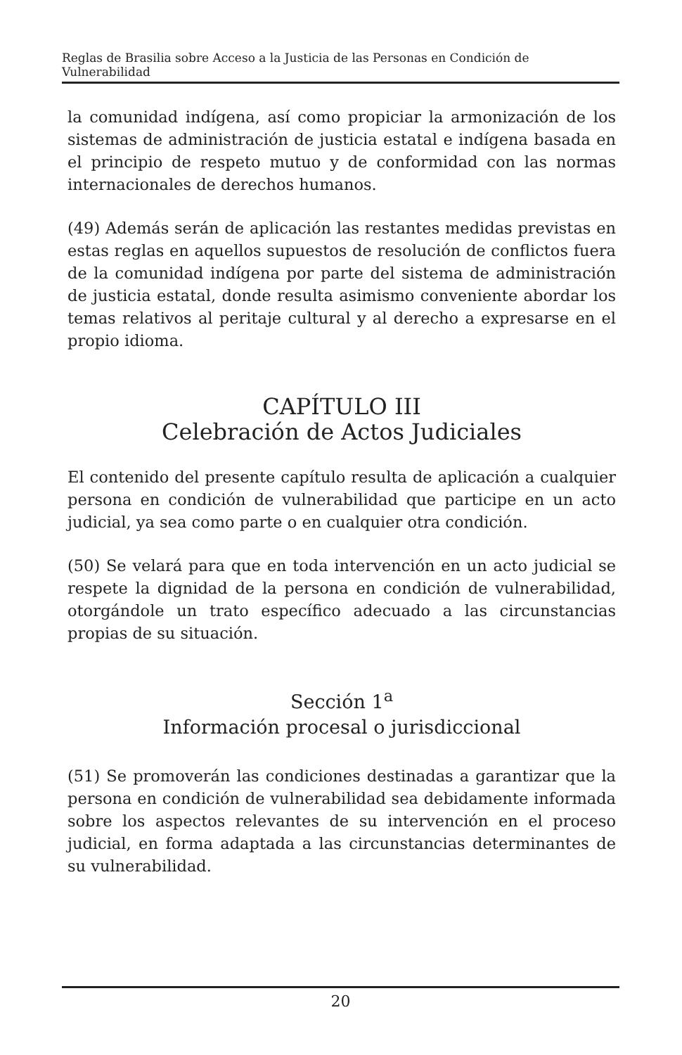Reglas de Brasilia sobre Acceso a la Justicia de las Personas en Condición de Vulnerabilidad
la comunidad indígena, así como propiciar la armonización de los sistemas de administración de justicia estatal e indígena basada en el principio de respeto mutuo y de conformidad con las normas internacionales de derechos humanos.
(49) Además serán de aplicación las restantes medidas previstas en estas reglas en aquellos supuestos de resolución de conflictos fuera de la comunidad indígena por parte del sistema de administración de justicia estatal, donde resulta asimismo conveniente abordar los temas relativos al peritaje cultural y al derecho a expresarse en el propio idioma.
CAPÍTULO III
Celebración de Actos Judiciales
El contenido del presente capítulo resulta de aplicación a cualquier persona en condición de vulnerabilidad que participe en un acto judicial, ya sea como parte o en cualquier otra condición.
(50) Se velará para que en toda intervención en un acto judicial se respete la dignidad de la persona en condición de vulnerabilidad, otorgándole un trato específico adecuado a las circunstancias propias de su situación.
Sección 1<sup>a</sup>
Información procesal o jurisdiccional
(51) Se promoverán las condiciones destinadas a garantizar que la persona en condición de vulnerabilidad sea debidamente informada sobre los aspectos relevantes de su intervención en el proceso judicial, en forma adaptada a las circunstancias determinantes de su vulnerabilidad.
20